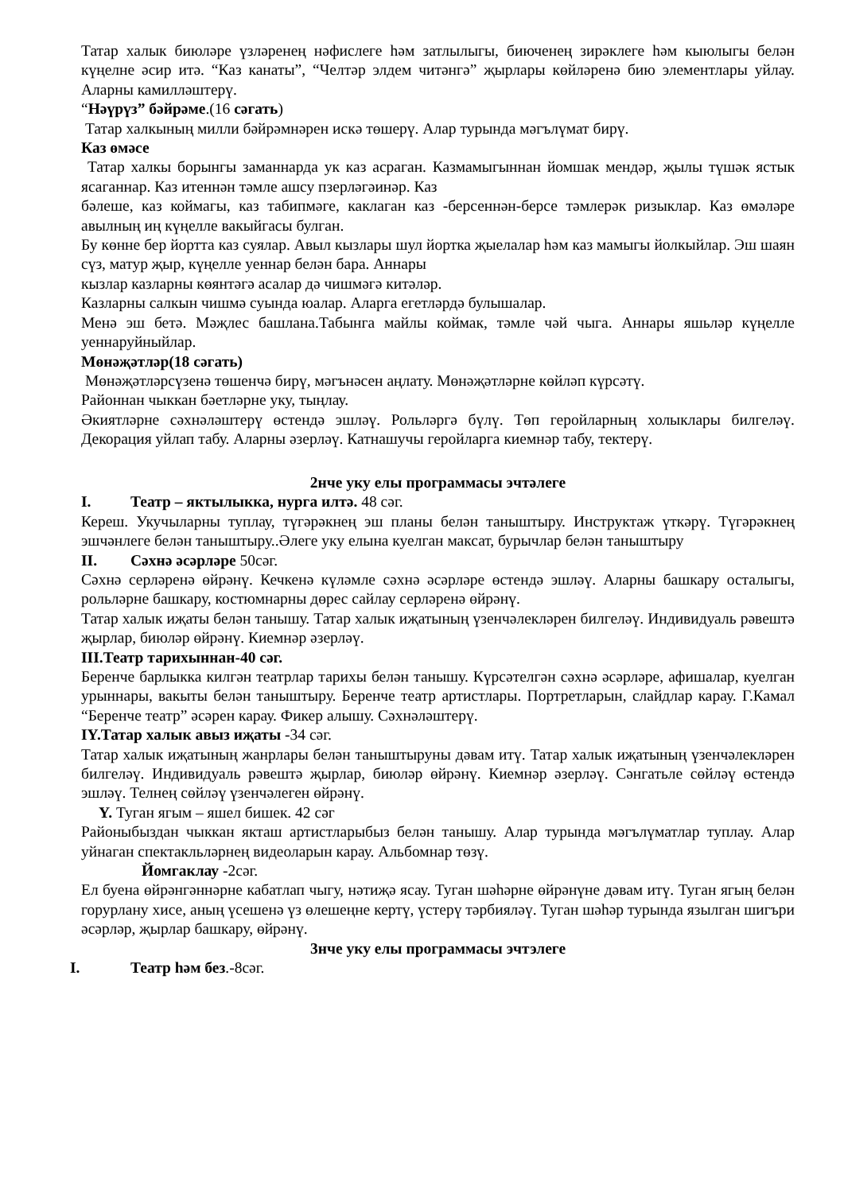Татар халык биюләре үзләренең нәфислеге һәм затлылыгы, биюченең зирәклеге һәм кыюлыгы белән күңелне әсир итә. “Каз канаты”, “Челтәр элдем читәнгә” җырлары көйләренә бию элементлары уйлау. Аларны камилләштерү.
“Нәүрүз” бәйрәме.(16 сәгать)
Татар халкының милли бәйрәмнәрен искә төшерү. Алар турында мәгълүмат бирү.
Каз өмәсе
Татар халкы борынгы заманнарда ук каз асраган. Казмамыгыннан йомшак мендәр, җылы түшәк ястык ясаганнар. Каз итеннән тәмле ашсу пзерләгәинәр. Каз
бәлеше, каз коймагы, каз табипмәге, каклаган каз -берсеннән-берсе тәмлерәк ризыклар. Каз өмәләре авылның иң күңелле вакыйгасы булган.
Бу көнне бер йортта каз суялар. Авыл кызлары шул йортка җыелалар һәм каз мамыгы йолкыйлар. Эш шаян сүз, матур җыр, күңелле уеннар белән бара. Аннары
кызлар казларны көянтәгә асалар дә чишмәгә китәләр.
Казларны салкын чишмә суында юалар. Аларга егетләрдә булышалар.
Менә эш бетә. Мәҗлес башлана.Табынга майлы коймак, тәмле чәй чыга. Аннары яшьләр күңелле уеннаруйныйлар.
Мөнәҗәтләр(18 сәгать)
Мөнәҗәтләрсүзенә төшенчә бирү, мәгънәсен аңлату. Мөнәҗәтләрне көйләп күрсәтү.
Районнан чыккан бәетләрне уку, тыңлау.
Әкиятләрне сәхнәләштерү өстендә эшләү. Рольләргә бүлү. Төп геройларның холыклары билгеләү. Декорация уйлап табу. Аларны әзерләү. Катнашучы геройларга киемнәр табу, тектерү.
2нче уку елы программасы эчтәлеге
I. Театр – яктылыкка, нурга илтә. 48 сәг.
Кереш. Укучыларны туплау, түгәрәкнең эш планы белән таныштыру. Инструктаж үткәрү. Түгәрәкнең эшчәнлеге белән таныштыру..Әлеге уку елына куелган максат, бурычлар белән таныштыру
II. Сәхнә әсәрләре 50сәг.
Сәхнә серләренә өйрәнү. Кечкенә күләмле сәхнә әсәрләре өстендә эшләү. Аларны башкару осталыгы, рольләрне башкару, костюмнарны дөрес сайлау серләренә өйрәнү.
Татар халык иҗаты белән танышу. Татар халык иҗатының үзенчәлекләрен билгеләү. Индивидуаль рәвештә җырлар, биюләр өйрәнү. Киемнәр әзерләү.
III.Театр тарихыннан-40 сәг.
Беренче барлыкка килгән театрлар тарихы белән танышу. Күрсәтелгән сәхнә әсәрләре, афишалар, куелган урыннары, вакыты белән таныштыру. Беренче театр артистлары. Портретларын, слайдлар карау. Г.Камал “Беренче театр” әсәрен карау. Фикер алышу. Сәхнәләштерү.
IY.Татар халык авыз иҗаты -34 сәг.
Татар халык иҗатының жанрлары белән таныштыруны дәвам итү. Татар халык иҗатының үзенчәлекләрен билгеләү. Индивидуаль рәвештә җырлар, биюләр өйрәнү. Киемнәр әзерләү. Сәнгатьле сөйләү өстендә эшләү. Телнең сөйләү үзенчәлеген өйрәнү.
Y. Туган ягым – яшел бишек. 42 сәг
Районыбыздан чыккан якташ артистларыбыз белән танышу. Алар турында мәгълүматлар туплау. Алар уйнаган спектакльләрнең видеоларын карау. Альбомнар төзү.
Йомгаклау -2сәг.
Ел буена өйрәнгәннәрне кабатлап чыгу, нәтиҗә ясау. Туган шәһәрне өйрәнүне дәвам итү. Туган ягың белән горурлану хисе, аның үсешенә үз өлешеңне кертү, үстерү тәрбияләү. Туган шәһәр турында язылган шигъри әсәрләр, җырлар башкару, өйрәнү.
3нче уку елы программасы эчтэлеге
I. Театр һәм без.-8сәг.